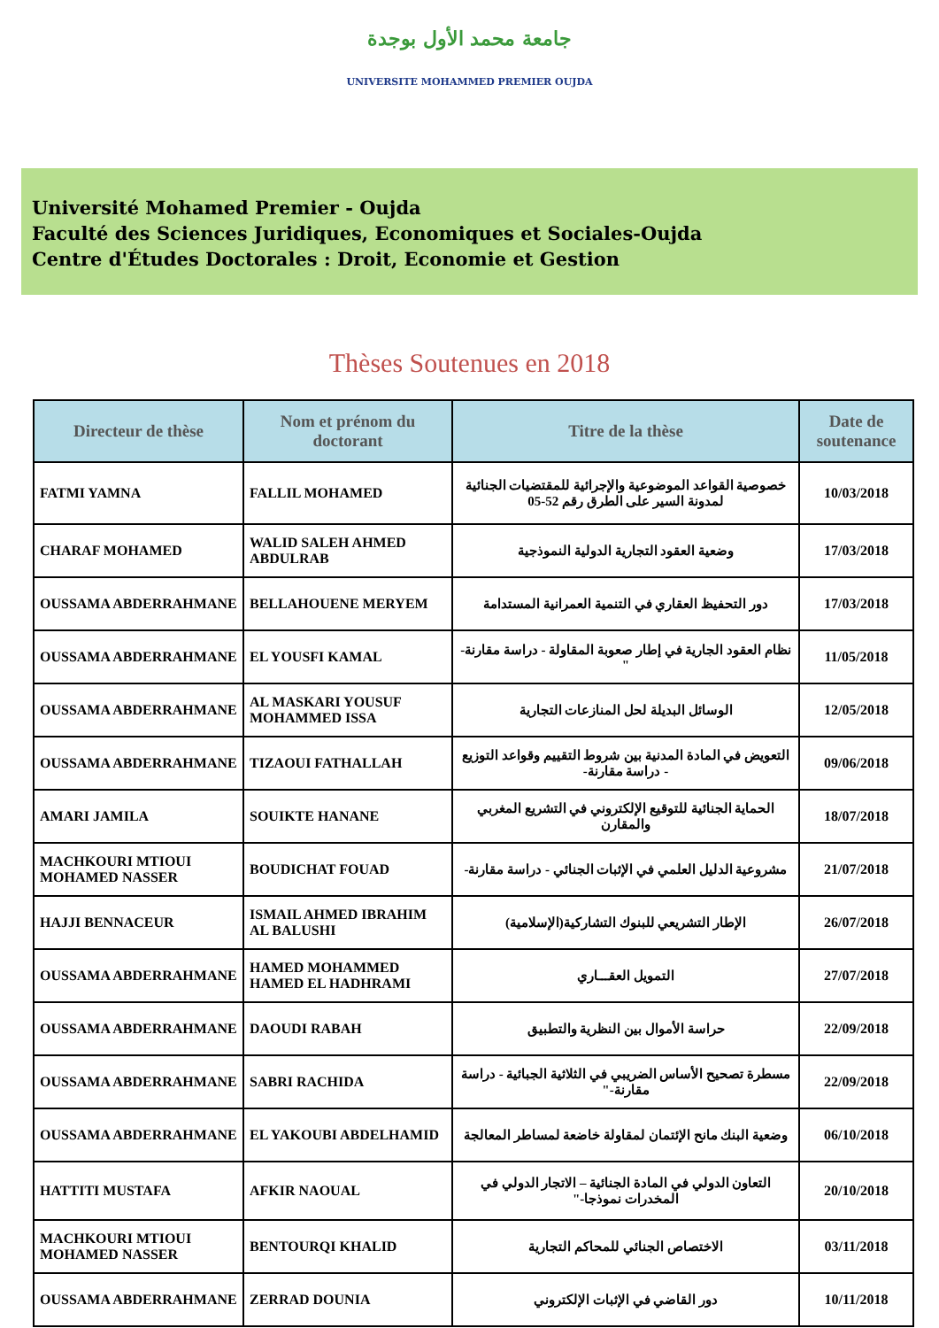جامعة محمد الأول بوجدة
UNIVERSITE MOHAMMED PREMIER OUJDA
Université Mohamed Premier - Oujda
Faculté des Sciences Juridiques, Economiques et Sociales-Oujda
Centre d'Études Doctorales : Droit, Economie et Gestion
Thèses Soutenues en 2018
| Directeur de thèse | Nom et prénom du doctorant | Titre de la thèse | Date de soutenance |
| --- | --- | --- | --- |
| FATMI YAMNA | FALLIL MOHAMED | خصوصية القواعد الموضوعية والإجرائية للمقتضيات الجنائية لمدونة السير على الطرق رقم 52-05 | 10/03/2018 |
| CHARAF MOHAMED | WALID SALEH AHMED ABDULRAB | وضعية العقود التجارية الدولية النموذجية | 17/03/2018 |
| OUSSAMA ABDERRAHMANE | BELLAHOUENE MERYEM | دور التحفيظ العقاري في التنمية العمرانية المستدامة | 17/03/2018 |
| OUSSAMA ABDERRAHMANE | EL YOUSFI KAMAL | نظام العقود الجارية في إطار صعوبة المقاولة - دراسة مقارنة-" | 11/05/2018 |
| OUSSAMA ABDERRAHMANE | AL MASKARI YOUSUF MOHAMMED ISSA | الوسائل البديلة لحل المنازعات التجارية | 12/05/2018 |
| OUSSAMA ABDERRAHMANE | TIZAOUI FATHALLAH | التعويض في المادة المدنية بين شروط التقييم وقواعد التوزيع - دراسة مقارنة- | 09/06/2018 |
| AMARI JAMILA | SOUIKTE HANANE | الحماية الجنائية للتوقيع الإلكتروني في التشريع المغربي والمقارن | 18/07/2018 |
| MACHKOURI MTIOUI MOHAMED NASSER | BOUDICHAT FOUAD | مشروعية الدليل العلمي في الإثبات الجنائي - دراسة مقارنة- | 21/07/2018 |
| HAJJI BENNACEUR | ISMAIL AHMED IBRAHIM AL BALUSHI | الإطار التشريعي للبنوك التشاركية(الإسلامية) | 26/07/2018 |
| OUSSAMA ABDERRAHMANE | HAMED MOHAMMED HAMED EL HADHRAMI | التمويل العقـــاري | 27/07/2018 |
| OUSSAMA ABDERRAHMANE | DAOUDI RABAH | حراسة الأموال بين النظرية والتطبيق | 22/09/2018 |
| OUSSAMA ABDERRAHMANE | SABRI RACHIDA | مسطرة تصحيح الأساس الضريبي في الثلاثية الجبائية - دراسة مقارنة-" | 22/09/2018 |
| OUSSAMA ABDERRAHMANE | EL YAKOUBI ABDELHAMID | وضعية البنك مانح الإئتمان لمقاولة خاضعة لمساطر المعالجة | 06/10/2018 |
| HATTITI MUSTAFA | AFKIR NAOUAL | التعاون الدولي في المادة الجنائية – الاتجار الدولي في المخدرات نموذجا-" | 20/10/2018 |
| MACHKOURI MTIOUI MOHAMED NASSER | BENTOURQI KHALID | الاختصاص الجنائي للمحاكم التجارية | 03/11/2018 |
| OUSSAMA ABDERRAHMANE | ZERRAD DOUNIA | دور القاضي في الإثبات الإلكتروني | 10/11/2018 |